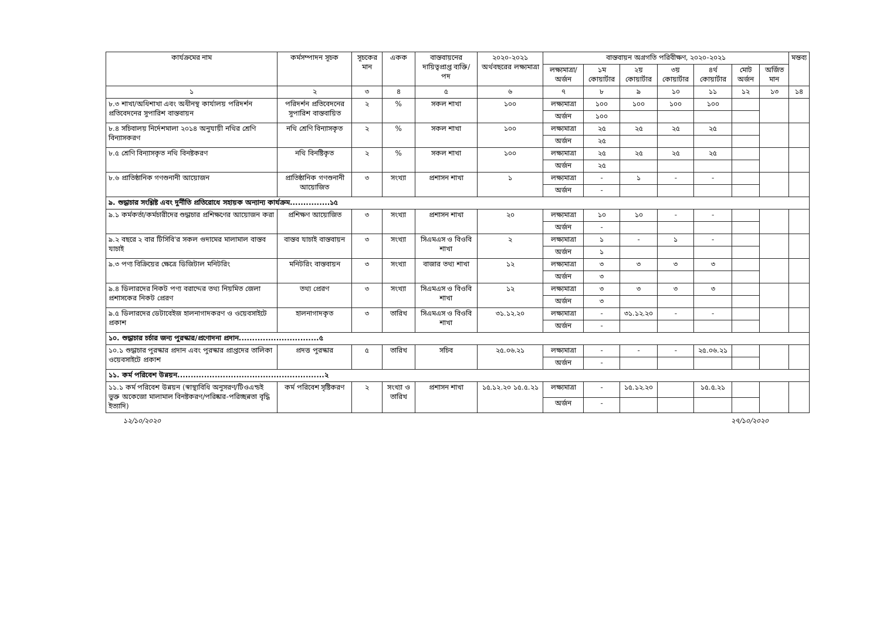| কার্যক্রমের নাম | কর্মসম্পাদন সূচক | সূচকের মান | একক | বাস্তবায়নের দায়িত্বপ্রাপ্ত ব্যক্তি/পদ | ২০২০-২০২১ অর্থবছরের লক্ষ্যমাত্রা | বাস্তবায়ন অগ্রগতি পরিবীক্ষণ, ২০২০-২০২১ | | | | | | | মন্তব্য |
| --- | --- | --- | --- | --- | --- | --- | --- | --- | --- | --- | --- | --- | --- |
| | | | | | | লক্ষ্যমাত্রা/ অর্জন | ১ম কোয়ার্টার | ২য় কোয়ার্টার | ৩য় কোয়ার্টার | ৪র্থ কোয়ার্টার | মোট অর্জন | অর্জিত মান | |
| ১ | ২ | ৩ | ৪ | ৫ | ৬ | ৭ | ৮ | ৯ | ১০ | ১১ | ১২ | ১৩ | ১৪ |
| ৮.৩ শাখা/অধিশাখা এবং অধীনস্থ কার্যালয় পরিদর্শন প্রতিবেদনের সুপারিশ বাস্তবায়ন | পরিদর্শন প্রতিবেদনের সুপারিশ বাস্তবায়িত | ২ | % | সকল শাখা | ১০০ | লক্ষ্যমাত্রা | ১০০ | ১০০ | ১০০ | ১০০ | | | |
| | | | | | | অর্জন | ১০০ | | | | | | |
| ৮.৪ সচিবালয় নির্দেশমালা ২০১৪ অনুযায়ী নথির শ্রেণি বিন্যাসকরণ | নথি শ্রেণি বিন্যাসকৃত | ২ | % | সকল শাখা | ১০০ | লক্ষ্যমাত্রা | ২৫ | ২৫ | ২৫ | ২৫ | | | |
| | | | | | | অর্জন | ২৫ | | | | | | |
| ৮.৫ শ্রেণি বিন্যাসকৃত নথি বিনষ্টকরণ | নথি বিনষ্টিকৃত | ২ | % | সকল শাখা | ১০০ | লক্ষ্যমাত্রা | ২৫ | ২৫ | ২৫ | ২৫ | | | |
| | | | | | | অর্জন | ২৫ | | | | | | |
| ৮.৬ প্রাতিষ্ঠানিক গণশুনানী আয়োজন | প্রাতিষ্ঠানিক গণশুনানী আয়োজিত | ৩ | সংখ্যা | প্রশাসন শাখা | ১ | লক্ষ্যমাত্রা | - | ১ | - | - | | | |
| | | | | | | অর্জন | - | | | | | | |
| ৯. শুদ্ধাচার সংশ্লিষ্ট এবং দুর্নীতি প্রতিরোধে সহায়ক অন্যান্য কার্যক্রম...............১৫ | | | | | | | | | | | | | |
| ৯.১ কর্মকর্তা/কর্মচারীদের শুদ্ধাচার প্রশিক্ষণের আয়োজন করা | প্রশিক্ষণ আয়োজিত | ৩ | সংখ্যা | প্রশাসন শাখা | ২০ | লক্ষ্যমাত্রা | ১০ | ১০ | - | - | | | |
| | | | | | | অর্জন | - | | | | | | |
| ৯.২ বছরে ২ বার টিসিবি'র সকল গুদামের মালামাল বাস্তব যাচাই | বাস্তব যাচাই বাস্তবায়ন | ৩ | সংখ্যা | সিএমএস ও বিওবি শাখা | ২ | লক্ষ্যমাত্রা | ১ | - | ১ | - | | | |
| | | | | | | অর্জন | ১ | | | | | | |
| ৯.৩ পণ্য বিক্রিয়ের ক্ষেত্রে ডিজিটাল মনিটরিং | মনিটরিং বাস্তবায়ন | ৩ | সংখ্যা | বাজার তথ্য শাখা | ১২ | লক্ষ্যমাত্রা | ৩ | ৩ | ৩ | ৩ | | | |
| | | | | | | অর্জন | ৩ | | | | | | |
| ৯.৪ ডিলারদের নিকট পণ্য বরাদ্দের তথ্য নিয়মিত জেলা প্রশাসকের নিকট প্রেরণ | তথ্য প্রেরণ | ৩ | সংখ্যা | সিএমএস ও বিওবি শাখা | ১২ | লক্ষ্যমাত্রা | ৩ | ৩ | ৩ | ৩ | | | |
| | | | | | | অর্জন | ৩ | | | | | | |
| ৯.৫ ডিলারদের ডেটাবেইজ হালনাগাদকরণ ও ওয়েবসাইটে প্রকাশ | হালনাগাদকৃত | ৩ | তারিখ | সিএমএস ও বিওবি শাখা | ৩১.১২.২০ | লক্ষ্যমাত্রা | - | ৩১.১২.২০ | - | - | | | |
| | | | | | | অর্জন | - | | | | | | |
| ১০. শুদ্ধাচার চর্চার জন্য পুরস্কার/প্রণোদনা প্রদান..............................৫ | | | | | | | | | | | | | |
| ১০.১ শুদ্ধাচার পুরস্কার প্রদান এবং পুরস্কার প্রাপ্তদের তালিকা ওয়েবসাইটে প্রকাশ | প্রদত্ত পুরস্কার | ৫ | তারিখ | সচিব | ২৫.০৬.২১ | লক্ষ্যমাত্রা | - | - | - | ২৫.০৬.২১ | | | |
| | | | | | | অর্জন | - | | | | | | |
| ১১. কর্ম পরিবেশ উন্নয়ন.......................................................২ | | | | | | | | | | | | | |
| ১১.১ কর্ম পরিবেশ উন্নয়ন (স্বাস্থ্যবিধি অনুসরণ/টিওএন্ডই ভুক্ত অকেজো মালামাল বিনষ্টকরণ/পরিষ্কার-পরিচ্ছন্নতা বৃদ্ধি ইত্যাদি) | কর্ম পরিবেশ সৃষ্টিকরণ | ২ | সংখ্যা ও তারিখ | প্রশাসন শাখা | ১৫.১২.২০ ১৫.৫.২১ | লক্ষ্যমাত্রা | - | ১৫.১২.২০ | | ১৫.৫.২১ | | | |
| | | | | | | অর্জন | - | | | | | | |
১২/১০/২০২০ ২৭/১০/২০২০